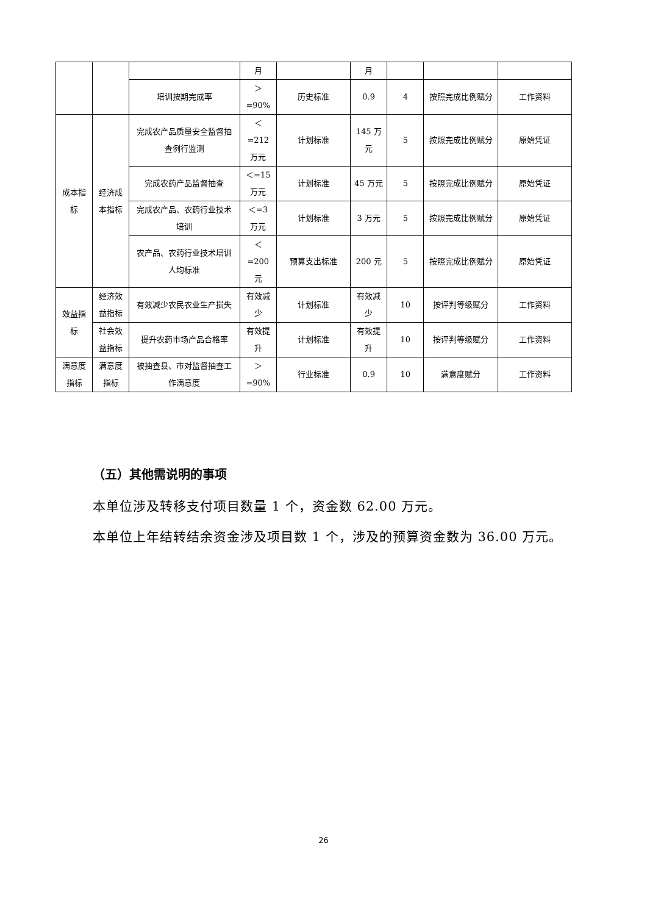| | | | 月 | | 月 | | | |
| | | 培训按期完成率 | ＞ =90% | 历史标准 | 0.9 | 4 | 按照完成比例赋分 | 工作资料 |
| 成本指标 | 经济成本指标 | 完成农产品质量安全监督抽查例行监测 | ＜ =212 万元 | 计划标准 | 145 万元 | 5 | 按照完成比例赋分 | 原始凭证 |
| | | 完成农药产品监督抽查 | ＜=15 万元 | 计划标准 | 45 万元 | 5 | 按照完成比例赋分 | 原始凭证 |
| | | 完成农产品、农药行业技术培训 | ＜=3 万元 | 计划标准 | 3 万元 | 5 | 按照完成比例赋分 | 原始凭证 |
| | | 农产品、农药行业技术培训人均标准 | ＜ =200 元 | 预算支出标准 | 200 元 | 5 | 按照完成比例赋分 | 原始凭证 |
| 效益指标 | 经济效益指标 | 有效减少农民农业生产损失 | 有效减少 | 计划标准 | 有效减少 | 10 | 按评判等级赋分 | 工作资料 |
| | 社会效益指标 | 提升农药市场产品合格率 | 有效提升 | 计划标准 | 有效提升 | 10 | 按评判等级赋分 | 工作资料 |
| 满意度指标 | 满意度指标 | 被抽查县、市对监督抽查工作满意度 | ＞ =90% | 行业标准 | 0.9 | 10 | 满意度赋分 | 工作资料 |
（五）其他需说明的事项
本单位涉及转移支付项目数量 1 个，资金数 62.00 万元。
本单位上年结转结余资金涉及项目数 1 个，涉及的预算资金数为 36.00 万元。
26